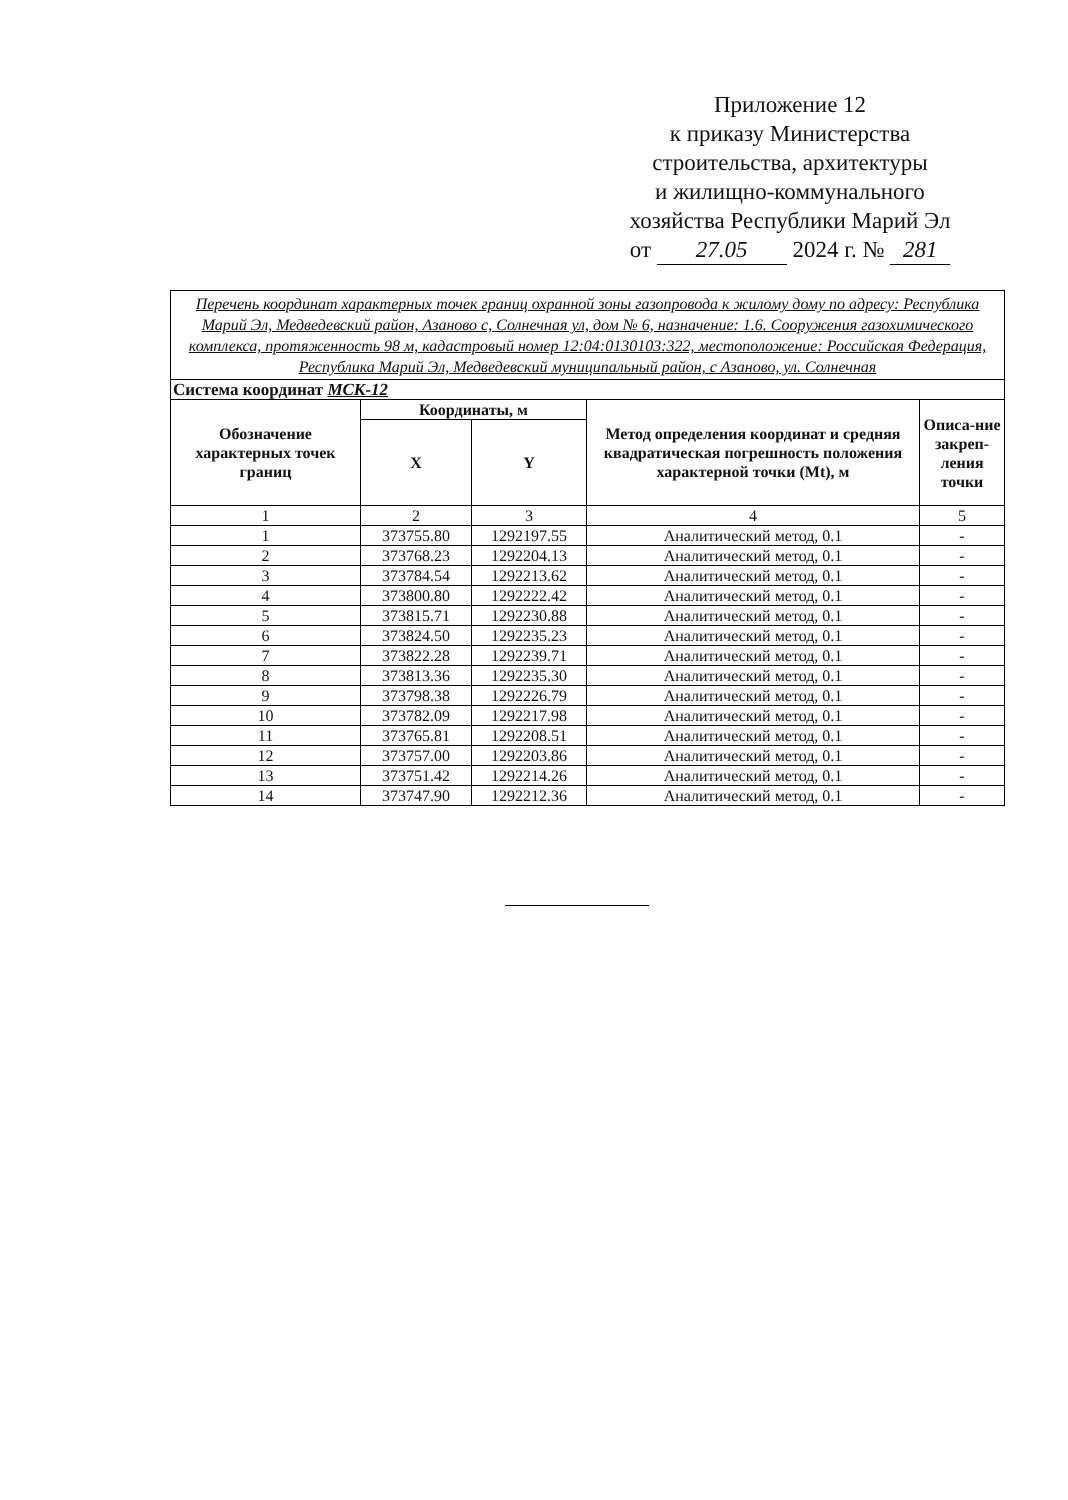Приложение 12
к приказу Министерства
строительства, архитектуры
и жилищно-коммунального
хозяйства Республики Марий Эл
от 27.05 2024 г. № 281
| Перечень координат характерных точек границ охранной зоны газопровода к жилому дому по адресу: Республика Марий Эл, Медведевский район, Азаново с, Солнечная ул, дом № 6, назначение: 1.6. Сооружения газохимического комплекса, протяженность 98 м, кадастровый номер 12:04:0130103:322, местоположение: Российская Федерация, Республика Марий Эл, Медведевский муниципальный район, с Азаново, ул. Солнечная | | | | |
| Система координат МСК-12 | | | | |
| Обозначение характерных точек границ | Координаты, м | | Метод определения координат и средняя квадратическая погрешность положения характерной точки (Mt), м | Описа-ние закреп-ления точки |
| | X | Y | | |
| 1 | 2 | 3 | 4 | 5 |
| 1 | 373755.80 | 1292197.55 | Аналитический метод, 0.1 | - |
| 2 | 373768.23 | 1292204.13 | Аналитический метод, 0.1 | - |
| 3 | 373784.54 | 1292213.62 | Аналитический метод, 0.1 | - |
| 4 | 373800.80 | 1292222.42 | Аналитический метод, 0.1 | - |
| 5 | 373815.71 | 1292230.88 | Аналитический метод, 0.1 | - |
| 6 | 373824.50 | 1292235.23 | Аналитический метод, 0.1 | - |
| 7 | 373822.28 | 1292239.71 | Аналитический метод, 0.1 | - |
| 8 | 373813.36 | 1292235.30 | Аналитический метод, 0.1 | - |
| 9 | 373798.38 | 1292226.79 | Аналитический метод, 0.1 | - |
| 10 | 373782.09 | 1292217.98 | Аналитический метод, 0.1 | - |
| 11 | 373765.81 | 1292208.51 | Аналитический метод, 0.1 | - |
| 12 | 373757.00 | 1292203.86 | Аналитический метод, 0.1 | - |
| 13 | 373751.42 | 1292214.26 | Аналитический метод, 0.1 | - |
| 14 | 373747.90 | 1292212.36 | Аналитический метод, 0.1 | - |